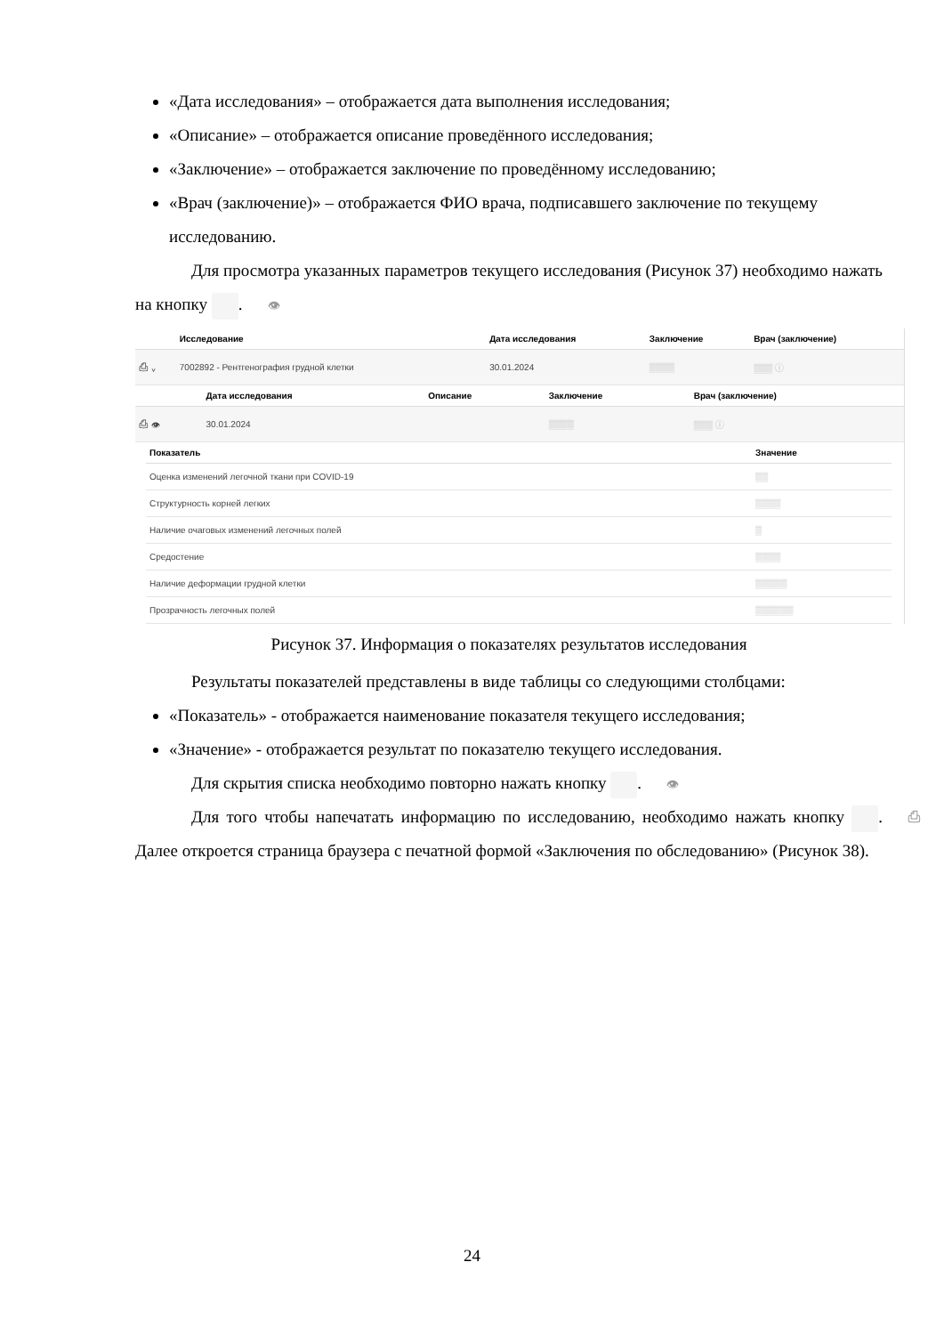«Дата исследования» – отображается дата выполнения исследования;
«Описание» – отображается описание проведённого исследования;
«Заключение» – отображается заключение по проведённому исследованию;
«Врач (заключение)» – отображается ФИО врача, подписавшего заключение по текущему исследованию.
Для просмотра указанных параметров текущего исследования (Рисунок 37) необходимо нажать на кнопку 👁.
| | Исследование | Дата исследования | Заключение | Врач (заключение) |
| --- | --- | --- | --- | --- |
| ⎙ ⌄ | 7002892 - Рентгенография грудной клетки | 30.01.2024 | ▒▒▒▒ | ▒▒▒ ⓘ |
| | Дата исследования | Описание | Заключение | Врач (заключение) |
| --- | --- | --- | --- | --- |
| ⎙ 👁 | 30.01.2024 | | ▒▒▒▒ | ▒▒▒ ⓘ |
| Показатель | Значение |
| --- | --- |
| Оценка изменений легочной ткани при COVID-19 | ▒▒ |
| Структурность корней легких | ▒▒▒▒ |
| Наличие очаговых изменений легочных полей | ▒ |
| Средостение | ▒▒▒▒ |
| Наличие деформации грудной клетки | ▒▒▒▒▒ |
| Прозрачность легочных полей | ▒▒▒▒▒▒ |
Рисунок 37. Информация о показателях результатов исследования
Результаты показателей представлены в виде таблицы со следующими столбцами:
«Показатель» - отображается наименование показателя текущего исследования;
«Значение» - отображается результат по показателю текущего исследования.
Для скрытия списка необходимо повторно нажать кнопку 👁.
Для того чтобы напечатать информацию по исследованию, необходимо нажать кнопку ⎙. Далее откроется страница браузера с печатной формой «Заключения по обследованию» (Рисунок 38).
24